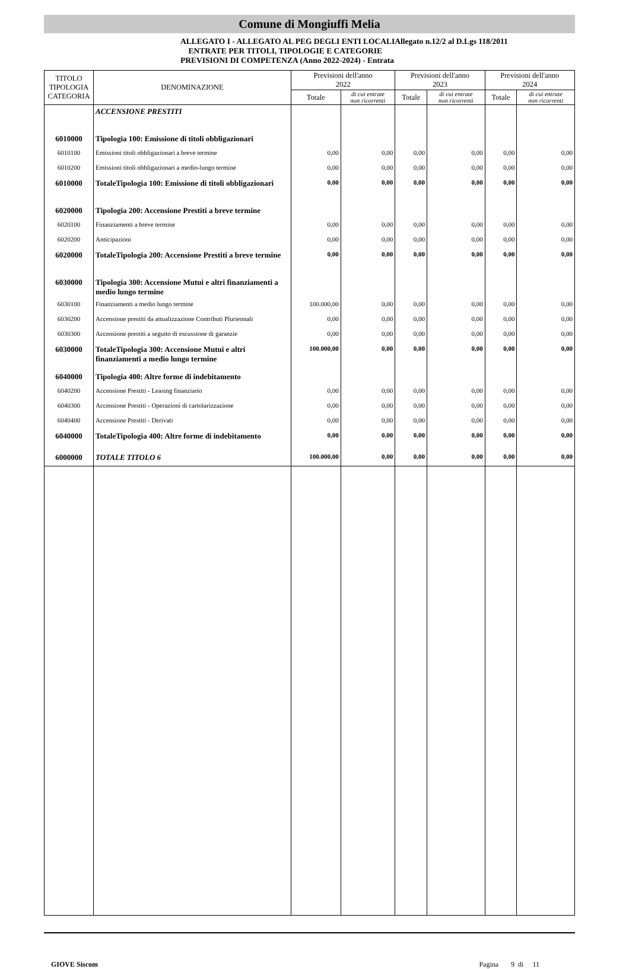Comune di Mongiuffi Melia
ALLEGATO I - ALLEGATO AL PEG DEGLI ENTI LOCALIAllegato n.12/2 al D.Lgs 118/2011
ENTRATE PER TITOLI, TIPOLOGIE E CATEGORIE
PREVISIONI DI COMPETENZA (Anno 2022-2024) - Entrata
| TITOLO TIPOLOGIA CATEGORIA | DENOMINAZIONE | Previsioni dell'anno 2022 | | Previsioni dell'anno 2023 | | Previsioni dell'anno 2024 | |
| --- | --- | --- | --- | --- | --- | --- | --- |
| | | Totale | di cui entrate non ricorrenti | Totale | di cui entrate non ricorrenti | Totale | di cui entrate non ricorrenti |
| | ACCENSIONE PRESTITI | | | | | | |
| 6010000 | Tipologia 100: Emissione di titoli obbligazionari | | | | | | |
| 6010100 | Emissioni titoli obbligazionari a breve termine | 0,00 | 0,00 | 0,00 | 0,00 | 0,00 | 0,00 |
| 6010200 | Emissioni titoli obbligazionari a medio-lungo termine | 0,00 | 0,00 | 0,00 | 0,00 | 0,00 | 0,00 |
| 6010000 | TotaleTipologia 100: Emissione di titoli obbligazionari | 0,00 | 0,00 | 0,00 | 0,00 | 0,00 | 0,00 |
| 6020000 | Tipologia 200: Accensione Prestiti a breve termine | | | | | | |
| 6020100 | Finanziamenti a breve termine | 0,00 | 0,00 | 0,00 | 0,00 | 0,00 | 0,00 |
| 6020200 | Anticipazioni | 0,00 | 0,00 | 0,00 | 0,00 | 0,00 | 0,00 |
| 6020000 | TotaleTipologia 200: Accensione Prestiti a breve termine | 0,00 | 0,00 | 0,00 | 0,00 | 0,00 | 0,00 |
| 6030000 | Tipologia 300: Accensione Mutui e altri finanziamenti a medio lungo termine | | | | | | |
| 6030100 | Finanziamenti a medio lungo termine | 100.000,00 | 0,00 | 0,00 | 0,00 | 0,00 | 0,00 |
| 6030200 | Accensione prestiti da attualizzazione Contributi Pluriennali | 0,00 | 0,00 | 0,00 | 0,00 | 0,00 | 0,00 |
| 6030300 | Accensione prestiti a seguito di escussione di garanzie | 0,00 | 0,00 | 0,00 | 0,00 | 0,00 | 0,00 |
| 6030000 | TotaleTipologia 300: Accensione Mutui e altri finanziamenti a medio lungo termine | 100.000,00 | 0,00 | 0,00 | 0,00 | 0,00 | 0,00 |
| 6040000 | Tipologia 400: Altre forme di indebitamento | | | | | | |
| 6040200 | Accensione Prestiti - Leasing finanziario | 0,00 | 0,00 | 0,00 | 0,00 | 0,00 | 0,00 |
| 6040300 | Accensione Prestiti - Operazioni di cartolarizzazione | 0,00 | 0,00 | 0,00 | 0,00 | 0,00 | 0,00 |
| 6040400 | Accensione Prestiti - Derivati | 0,00 | 0,00 | 0,00 | 0,00 | 0,00 | 0,00 |
| 6040000 | TotaleTipologia 400: Altre forme di indebitamento | 0,00 | 0,00 | 0,00 | 0,00 | 0,00 | 0,00 |
| 6000000 | TOTALE TITOLO 6 | 100.000,00 | 0,00 | 0,00 | 0,00 | 0,00 | 0,00 |
GIOVE Siscom Pagina 9 di 11